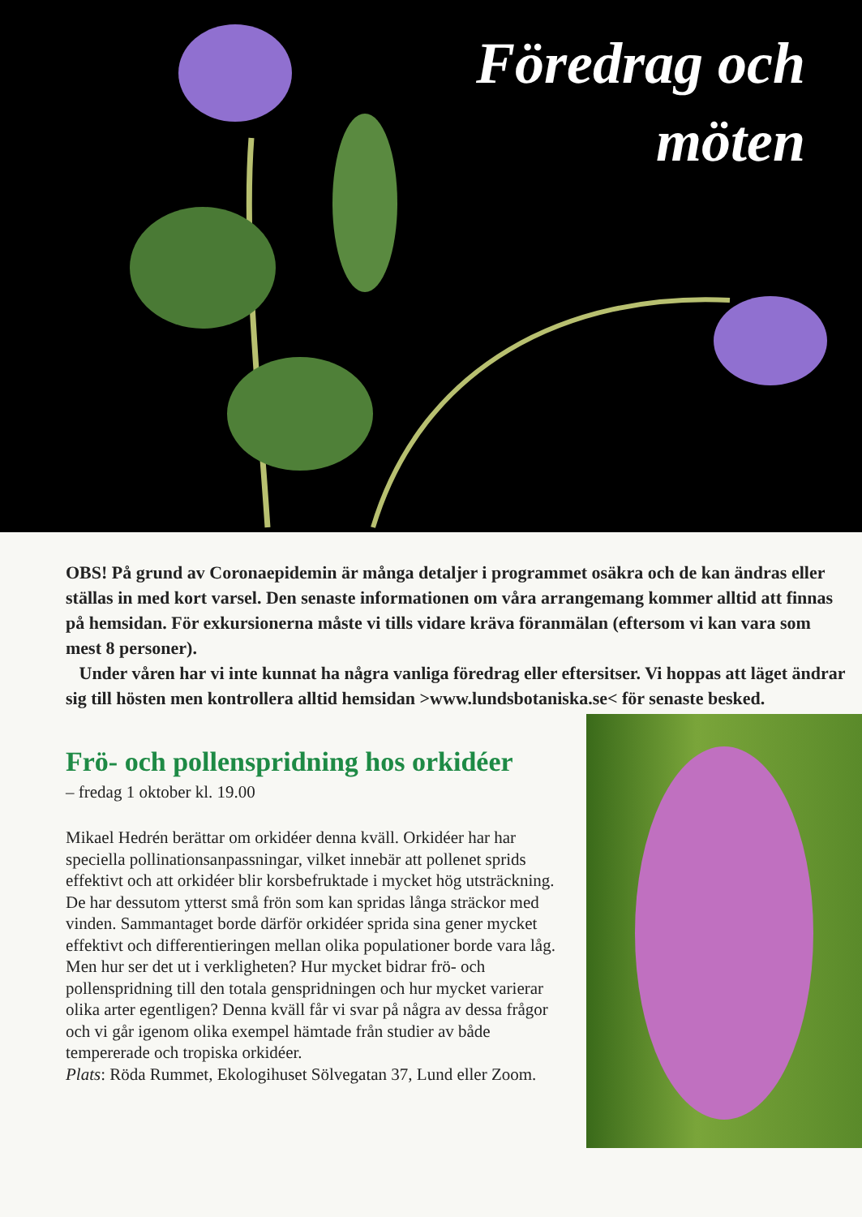Föredrag och möten
OBS! På grund av Coronaepidemin är många detaljer i programmet osäkra och de kan ändras eller ställas in med kort varsel. Den senaste informationen om våra arrangemang kommer alltid att finnas på hemsidan. För exkursionerna måste vi tills vidare kräva föranmälan (eftersom vi kan vara som mest 8 personer).
Under våren har vi inte kunnat ha några vanliga föredrag eller eftersitser. Vi hoppas att läget ändrar sig till hösten men kontrollera alltid hemsidan >www.lundsbotaniska.se< för senaste besked.
Frö- och pollenspridning hos orkidéer
– fredag 1 oktober kl. 19.00
Mikael Hedrén berättar om orkidéer denna kväll. Orkidéer har har speciella pollinationsanpassningar, vilket innebär att pollenet sprids effektivt och att orkidéer blir korsbefruktade i mycket hög utsträckning. De har dessutom ytterst små frön som kan spridas långa sträckor med vinden. Sammantaget borde därför orkidéer sprida sina gener mycket effektivt och differentieringen mellan olika populationer borde vara låg. Men hur ser det ut i verkligheten? Hur mycket bidrar frö- och pollenspridning till den totala genspridningen och hur mycket varierar olika arter egentligen? Denna kväll får vi svar på några av dessa frågor och vi går igenom olika exempel hämtade från studier av både tempererade och tropiska orkidéer.
Plats: Röda Rummet, Ekologihuset Sölvegatan 37, Lund eller Zoom.